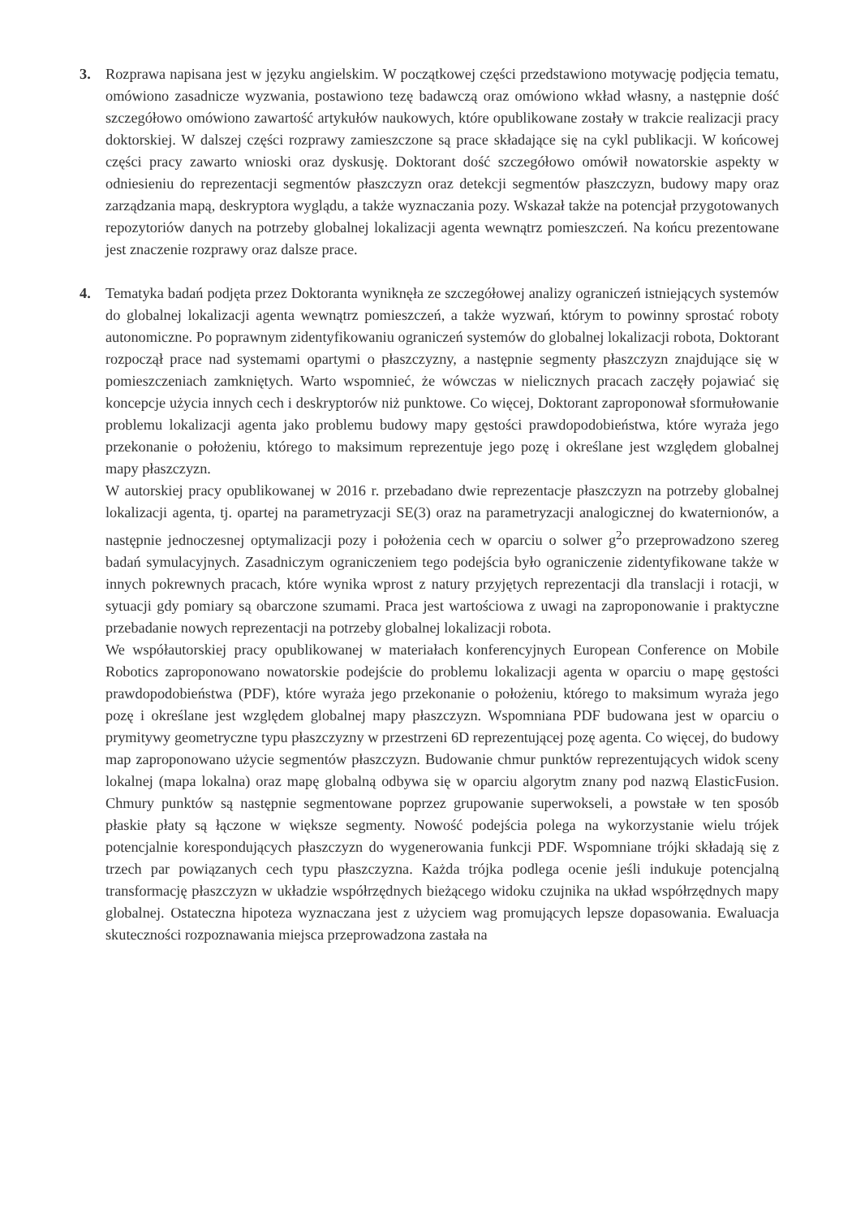3. Rozprawa napisana jest w języku angielskim. W początkowej części przedstawiono motywację podjęcia tematu, omówiono zasadnicze wyzwania, postawiono tezę badawczą oraz omówiono wkład własny, a następnie dość szczegółowo omówiono zawartość artykułów naukowych, które opublikowane zostały w trakcie realizacji pracy doktorskiej. W dalszej części rozprawy zamieszczone są prace składające się na cykl publikacji. W końcowej części pracy zawarto wnioski oraz dyskusję. Doktorant dość szczegółowo omówił nowatorskie aspekty w odniesieniu do reprezentacji segmentów płaszczyzn oraz detekcji segmentów płaszczyzn, budowy mapy oraz zarządzania mapą, deskryptora wyglądu, a także wyznaczania pozy. Wskazał także na potencjał przygotowanych repozytoriów danych na potrzeby globalnej lokalizacji agenta wewnątrz pomieszczeń. Na końcu prezentowane jest znaczenie rozprawy oraz dalsze prace.
4. Tematyka badań podjęta przez Doktoranta wyniknęła ze szczegółowej analizy ograniczeń istniejących systemów do globalnej lokalizacji agenta wewnątrz pomieszczeń, a także wyzwań, którym to powinny sprostać roboty autonomiczne. Po poprawnym zidentyfikowaniu ograniczeń systemów do globalnej lokalizacji robota, Doktorant rozpoczął prace nad systemami opartymi o płaszczyzny, a następnie segmenty płaszczyzn znajdujące się w pomieszczeniach zamkniętych. Warto wspomnieć, że wówczas w nielicznych pracach zaczęły pojawiać się koncepcje użycia innych cech i deskryptorów niż punktowe. Co więcej, Doktorant zaproponował sformułowanie problemu lokalizacji agenta jako problemu budowy mapy gęstości prawdopodobieństwa, które wyraża jego przekonanie o położeniu, którego to maksimum reprezentuje jego pozę i określane jest względem globalnej mapy płaszczyzn.
W autorskiej pracy opublikowanej w 2016 r. przebadano dwie reprezentacje płaszczyzn na potrzeby globalnej lokalizacji agenta, tj. opartej na parametryzacji SE(3) oraz na parametryzacji analogicznej do kwaternionów, a następnie jednoczesnej optymalizacji pozy i położenia cech w oparciu o solwer g<sup>2</sup>o przeprowadzono szereg badań symulacyjnych. Zasadniczym ograniczeniem tego podejścia było ograniczenie zidentyfikowane także w innych pokrewnych pracach, które wynika wprost z natury przyjętych reprezentacji dla translacji i rotacji, w sytuacji gdy pomiary są obarczone szumami. Praca jest wartościowa z uwagi na zaproponowanie i praktyczne przebadanie nowych reprezentacji na potrzeby globalnej lokalizacji robota.
We współautorskiej pracy opublikowanej w materiałach konferencyjnych European Conference on Mobile Robotics zaproponowano nowatorskie podejście do problemu lokalizacji agenta w oparciu o mapę gęstości prawdopodobieństwa (PDF), które wyraża jego przekonanie o położeniu, którego to maksimum wyraża jego pozę i określane jest względem globalnej mapy płaszczyzn. Wspomniana PDF budowana jest w oparciu o prymitywy geometryczne typu płaszczyzny w przestrzeni 6D reprezentującej pozę agenta. Co więcej, do budowy map zaproponowano użycie segmentów płaszczyzn. Budowanie chmur punktów reprezentujących widok sceny lokalnej (mapa lokalna) oraz mapę globalną odbywa się w oparciu algorytm znany pod nazwą ElasticFusion. Chmury punktów są następnie segmentowane poprzez grupowanie superwokseli, a powstałe w ten sposób płaskie płaty są łączone w większe segmenty. Nowość podejścia polega na wykorzystanie wielu trójek potencjalnie korespondujących płaszczyzn do wygenerowania funkcji PDF. Wspomniane trójki składają się z trzech par powiązanych cech typu płaszczyzna. Każda trójka podlega ocenie jeśli indukuje potencjalną transformację płaszczyzn w układzie współrzędnych bieżącego widoku czujnika na układ współrzędnych mapy globalnej. Ostateczna hipoteza wyznaczana jest z użyciem wag promujących lepsze dopasowania. Ewaluacja skuteczności rozpoznawania miejsca przeprowadzona zastała na